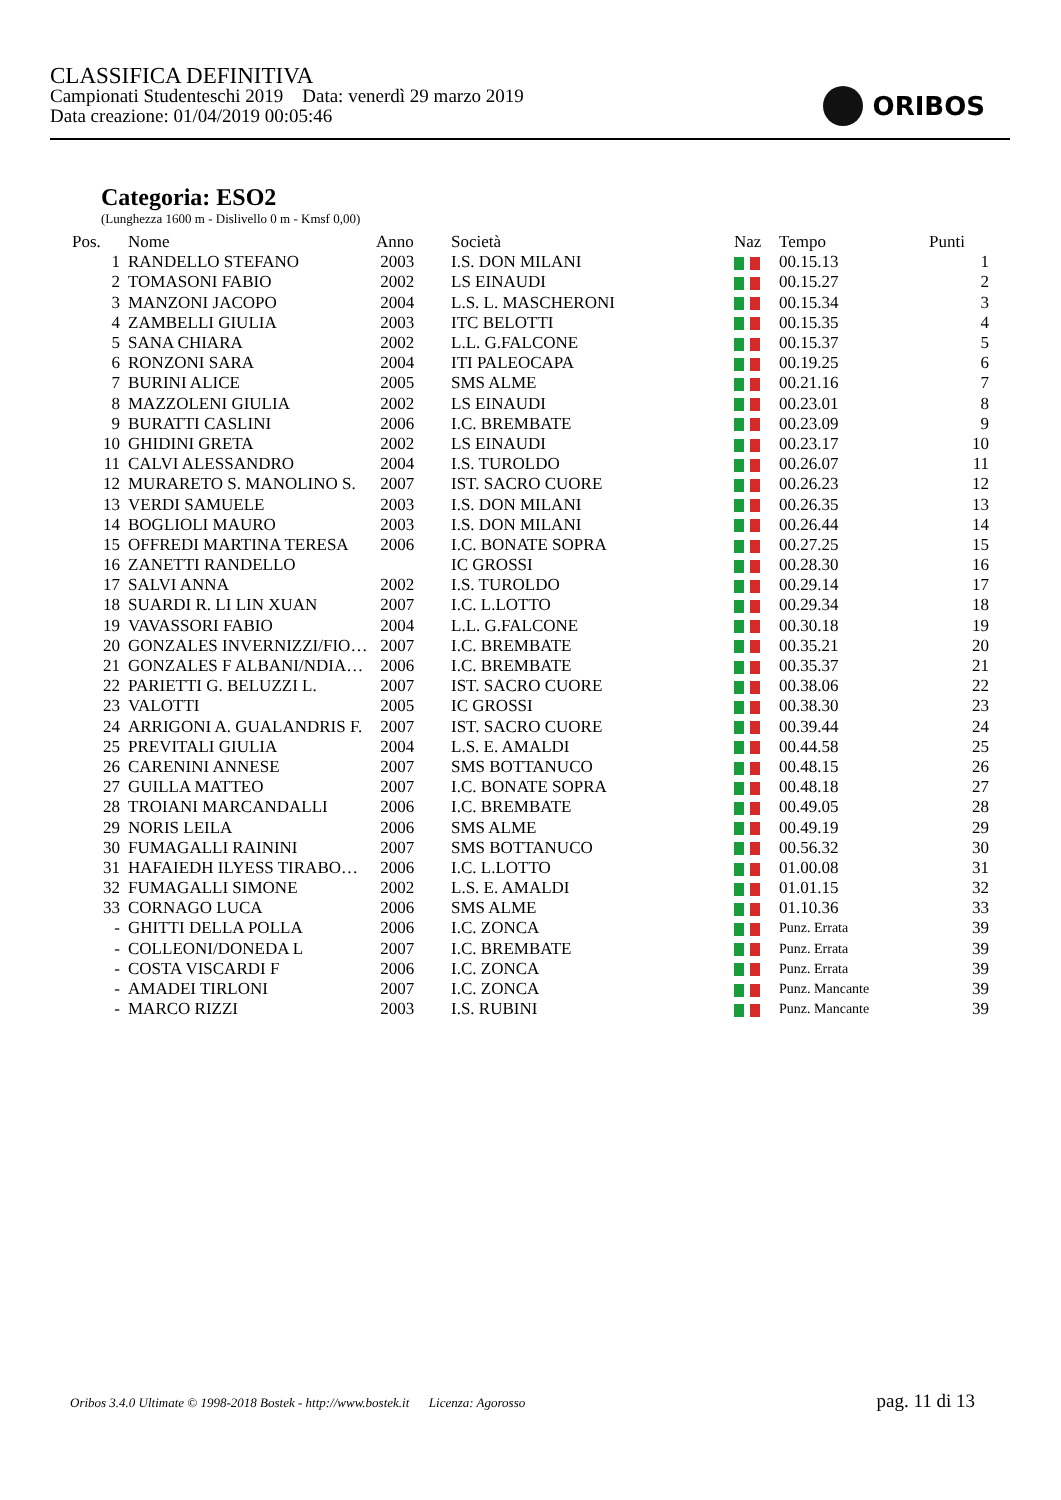CLASSIFICA DEFINITIVA
Campionati Studenteschi 2019 Data: venerdì 29 marzo 2019
Data creazione: 01/04/2019 00:05:46
ORIBOS
Categoria: ESO2
(Lunghezza 1600 m - Dislivello 0 m - Kmsf 0,00)
| Pos. | | Nome | Anno | Società | Naz | Tempo | Punti |
| --- | --- | --- | --- | --- | --- | --- | --- |
| 1 | | RANDELLO STEFANO | 2003 | I.S. DON MILANI | | 00.15.13 | 1 |
| 2 | | TOMASONI FABIO | 2002 | LS EINAUDI | | 00.15.27 | 2 |
| 3 | | MANZONI JACOPO | 2004 | L.S. L. MASCHERONI | | 00.15.34 | 3 |
| 4 | | ZAMBELLI GIULIA | 2003 | ITC BELOTTI | | 00.15.35 | 4 |
| 5 | | SANA CHIARA | 2002 | L.L. G.FALCONE | | 00.15.37 | 5 |
| 6 | | RONZONI SARA | 2004 | ITI PALEOCAPA | | 00.19.25 | 6 |
| 7 | | BURINI ALICE | 2005 | SMS ALME | | 00.21.16 | 7 |
| 8 | | MAZZOLENI GIULIA | 2002 | LS EINAUDI | | 00.23.01 | 8 |
| 9 | | BURATTI CASLINI | 2006 | I.C. BREMBATE | | 00.23.09 | 9 |
| 10 | | GHIDINI GRETA | 2002 | LS EINAUDI | | 00.23.17 | 10 |
| 11 | | CALVI ALESSANDRO | 2004 | I.S. TUROLDO | | 00.26.07 | 11 |
| 12 | | MURARETO S. MANOLINO S. | 2007 | IST. SACRO CUORE | | 00.26.23 | 12 |
| 13 | | VERDI SAMUELE | 2003 | I.S. DON MILANI | | 00.26.35 | 13 |
| 14 | | BOGLIOLI MAURO | 2003 | I.S. DON MILANI | | 00.26.44 | 14 |
| 15 | | OFFREDI MARTINA TERESA | 2006 | I.C. BONATE SOPRA | | 00.27.25 | 15 |
| 16 | | ZANETTI RANDELLO | | IC GROSSI | | 00.28.30 | 16 |
| 17 | | SALVI ANNA | 2002 | I.S. TUROLDO | | 00.29.14 | 17 |
| 18 | | SUARDI R. LI LIN XUAN | 2007 | I.C. L.LOTTO | | 00.29.34 | 18 |
| 19 | | VAVASSORI FABIO | 2004 | L.L. G.FALCONE | | 00.30.18 | 19 |
| 20 | | GONZALES INVERNIZZI/FIO… | 2007 | I.C. BREMBATE | | 00.35.21 | 20 |
| 21 | | GONZALES F ALBANI/NDIA… | 2006 | I.C. BREMBATE | | 00.35.37 | 21 |
| 22 | | PARIETTI G. BELUZZI L. | 2007 | IST. SACRO CUORE | | 00.38.06 | 22 |
| 23 | | VALOTTI | 2005 | IC GROSSI | | 00.38.30 | 23 |
| 24 | | ARRIGONI A. GUALANDRIS F. | 2007 | IST. SACRO CUORE | | 00.39.44 | 24 |
| 25 | | PREVITALI GIULIA | 2004 | L.S. E. AMALDI | | 00.44.58 | 25 |
| 26 | | CARENINI ANNESE | 2007 | SMS BOTTANUCO | | 00.48.15 | 26 |
| 27 | | GUILLA MATTEO | 2007 | I.C. BONATE SOPRA | | 00.48.18 | 27 |
| 28 | | TROIANI MARCANDALLI | 2006 | I.C. BREMBATE | | 00.49.05 | 28 |
| 29 | | NORIS LEILA | 2006 | SMS ALME | | 00.49.19 | 29 |
| 30 | | FUMAGALLI RAININI | 2007 | SMS BOTTANUCO | | 00.56.32 | 30 |
| 31 | | HAFAIEDH ILYESS TIRABO… | 2006 | I.C. L.LOTTO | | 01.00.08 | 31 |
| 32 | | FUMAGALLI SIMONE | 2002 | L.S. E. AMALDI | | 01.01.15 | 32 |
| 33 | | CORNAGO LUCA | 2006 | SMS ALME | | 01.10.36 | 33 |
| - | | GHITTI DELLA POLLA | 2006 | I.C. ZONCA | | Punz. Errata | 39 |
| - | | COLLEONI/DONEDA L | 2007 | I.C. BREMBATE | | Punz. Errata | 39 |
| - | | COSTA VISCARDI F | 2006 | I.C. ZONCA | | Punz. Errata | 39 |
| - | | AMADEI TIRLONI | 2007 | I.C. ZONCA | | Punz. Mancante | 39 |
| - | | MARCO RIZZI | 2003 | I.S. RUBINI | | Punz. Mancante | 39 |
Oribos 3.4.0 Ultimate © 1998-2018 Bostek - http://www.bostek.it Licenza: Agorosso pag. 11 di 13